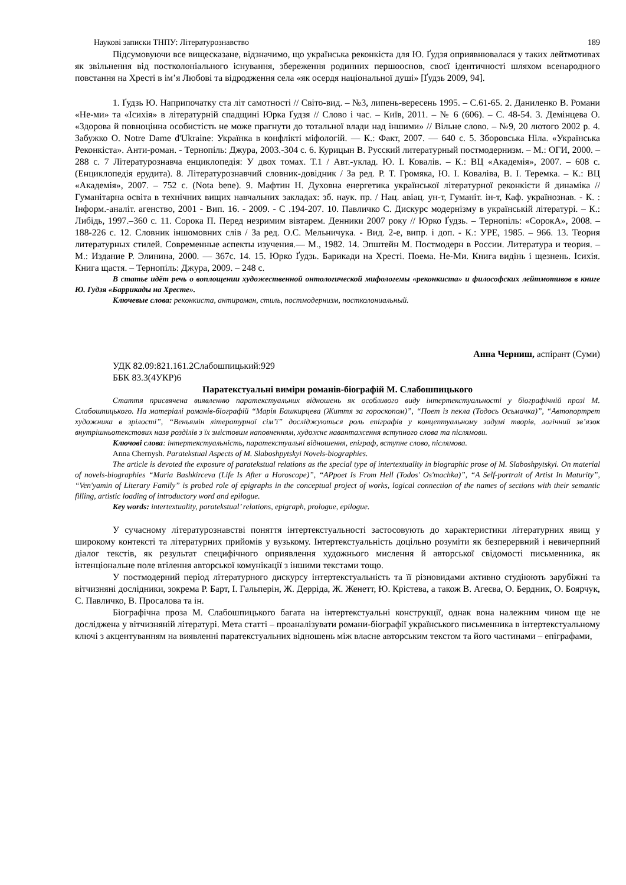Наукові записки ТНПУ: Літературознавство 189
Підсумовуючи все вищесказане, відзначимо, що українська реконкіста для Ю. Ґудзя оприявнювалася у таких лейтмотивах як звільнення від постколоніального існування, збереження родинних першооснов, своєї ідентичності шляхом всенародного повстання на Хресті в ім’я Любові та відродження села «як осердя національної душі» [Ґудзь 2009, 94].
1. Ґудзь Ю. Наприпочатку ста літ самотності // Світо-вид. – №3, липень-вересень 1995. – С.61-65. 2. Даниленко В. Романи «Не-ми» та «Ісихія» в літературній спадщині Юрка Ґудзя // Слово і час. – Київ, 2011. – № 6 (606). – С. 48-54. 3. Демінцева О. «Здорова й повноцінна особистість не може прагнути до тотальної влади над іншими» // Вільне слово. – №9, 20 лютого 2002 р. 4. Забужко О. Notre Dame d'Ukraine: Українка в конфлікті міфологій. — К.: Факт, 2007. — 640 с. 5. Зборовська Ніла. «Українська Реконкіста». Анти-роман. - Тернопіль: Джура, 2003.-304 с. 6. Курицын В. Русский литературный постмодернизм. – М.: ОГИ, 2000. – 288 с. 7 Літературознавча енциклопедія: У двох томах. Т.1 / Авт.-уклад. Ю. І. Ковалів. – К.: ВЦ «Академія», 2007. – 608 с. (Енциклопедія ерудита). 8. Літературознавчий словник-довідник / За ред. Р. Т. Громяка, Ю. І. Коваліва, В. І. Теремка. – К.: ВЦ «Академія», 2007. – 752 с. (Nota bene). 9. Мафтин Н. Духовна енергетика української літературної реконкісти й динаміка // Гуманітарна освіта в технічних вищих навчальних закладах: зб. наук. пр. / Нац. авіац. ун-т, Гуманіт. ін-т, Каф. українознав. - К. : Інформ.-аналіт. агенство, 2001 - Вип. 16. - 2009. - С .194-207. 10. Павличко С. Дискурс модернізму в українській літературі. – К.: Либідь, 1997.–360 с. 11. Сорока П. Перед незримим вівтарем. Денники 2007 року // Юрко Ґудзь. – Тернопіль: «СорокА», 2008. – 188-226 с. 12. Словник іншомовних слів / За ред. О.С. Мельничука. - Вид. 2-е, випр. і доп. - К.: УРЕ, 1985. – 966. 13. Теория литературных стилей. Современные аспекты изучения.— М., 1982. 14. Эпштейн М. Постмодерн в России. Литература и теория. – М.: Издание Р. Элинина, 2000. — 367с. 14. 15. Юрко Ґудзь. Барикади на Хресті. Поема. Не-Ми. Книга видінь і щезнень. Ісихія. Книга щастя. – Тернопіль: Джура, 2009. – 248 с.
В статье идёт речь о воплощении художественной онтологической мифологемы «реконкиста» и философских лейтмотивов в книге Ю. Гудзя «Баррикады на Хресте».
Ключевые слова: реконкиста, антироман, стиль, постмодернизм, постколониальный.
Анна Черниш, аспірант (Суми)
УДК 82.09:821.161.2Слабошпицький:929
ББК 83.3(4УКР)6
Паратекстуальні виміри романів-біографій М. Слабошпицького
Стаття присвячена виявленню паратекстуальних відношень як особливого виду інтертекстуальності у біографічній прозі М. Слабошпицького. На матеріалі романів-біографій “Марія Башкирцева (Життя за гороскопом)”, “Поет із пекла (Тодось Осьмачка)”, “Автопортрет художника в зрілості”, “Веньямін літературної сім’ї” досліджуються роль епіграфів у концептуальному задумі творів, логічний зв’язок внутрішньотекстових назв розділів з їх змістовим наповненням, художнє навантаження вступного слова та післямови.
Ключові слова: інтертекстуальність, паратекстуальні відношення, епіграф, вступне слово, післямова.
Anna Chernysh. Paratekstual Aspects of M. Slaboshpytskyi Novels-biographies.
The article is devoted the exposure of paratekstual relations as the special type of intertextuality in biographic prose of M. Slaboshpytskyi. On material of novels-biographies “Maria Bashkirceva (Life Is After a Horoscope)”, “APpoet Is From Hell (Todos' Os'machka)”, “A Self-portrait of Artist In Maturity”, “Ven'yamin of Literary Family” is probed role of epigraphs in the conceptual project of works, logical connection of the names of sections with their semantic filling, artistic loading of introductory word and epilogue.
Key words: intertextuality, paratekstual’ relations, epigraph, prologue, epilogue.
У сучасному літературознавстві поняття інтертекстуальності застосовують до характеристики літературних явищ у широкому контексті та літературних прийомів у вузькому. Інтертекстуальність доцільно розуміти як безперервний і невичерпний діалог текстів, як результат специфічного оприявлення художнього мислення й авторської свідомості письменника, як інтенціональне поле втілення авторської комунікації з іншими текстами тощо.
У постмодерний період літературного дискурсу інтертекстуальність та її різновидами активно студіюють зарубіжні та вітчизняні дослідники, зокрема Р. Барт, І. Гальперін, Ж. Дерріда, Ж. Женетт, Ю. Крістева, а також В. Агеєва, О. Бердник, О. Боярчук, С. Павличко, В. Просалова та ін.
Біографічна проза М. Слабошпицького багата на інтертекстуальні конструкції, однак вона належним чином ще не досліджена у вітчизняній літературі. Мета статті – проаналізувати романи-біографії українського письменника в інтертекстуальному ключі з акцентуванням на виявленні паратекстуальних відношень між власне авторським текстом та його частинами – епіграфами,